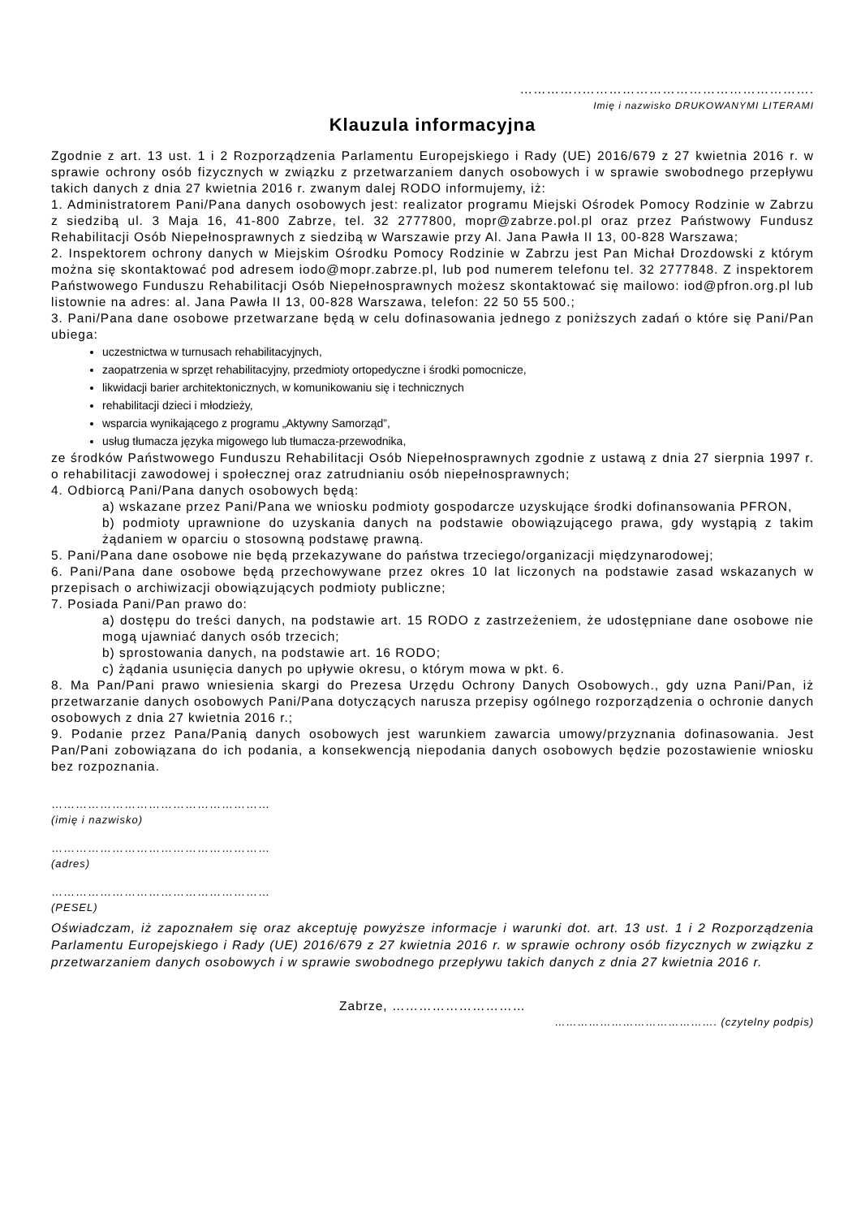…………..…………………………………………….
Imię i nazwisko DRUKOWANYMI LITERAMI
Klauzula informacyjna
Zgodnie z art. 13 ust. 1 i 2 Rozporządzenia Parlamentu Europejskiego i Rady (UE) 2016/679 z 27 kwietnia 2016 r. w sprawie ochrony osób fizycznych w związku z przetwarzaniem danych osobowych i w sprawie swobodnego przepływu takich danych z dnia 27 kwietnia 2016 r. zwanym dalej RODO informujemy, iż:
1. Administratorem Pani/Pana danych osobowych jest: realizator programu Miejski Ośrodek Pomocy Rodzinie w Zabrzu z siedzibą ul. 3 Maja 16, 41-800 Zabrze, tel. 32 2777800, mopr@zabrze.pol.pl oraz przez Państwowy Fundusz Rehabilitacji Osób Niepełnosprawnych z siedzibą w Warszawie przy Al. Jana Pawła II 13, 00-828 Warszawa;
2. Inspektorem ochrony danych w Miejskim Ośrodku Pomocy Rodzinie w Zabrzu jest Pan Michał Drozdowski z którym można się skontaktować pod adresem iodo@mopr.zabrze.pl, lub pod numerem telefonu tel. 32 2777848. Z inspektorem Państwowego Funduszu Rehabilitacji Osób Niepełnosprawnych możesz skontaktować się mailowo: iod@pfron.org.pl lub listownie na adres: al. Jana Pawła II 13, 00-828 Warszawa, telefon: 22 50 55 500.;
3. Pani/Pana dane osobowe przetwarzane będą w celu dofinasowania jednego z poniższych zadań o które się Pani/Pan ubiega:
uczestnictwa w turnusach rehabilitacyjnych,
zaopatrzenia w sprzęt rehabilitacyjny, przedmioty ortopedyczne i środki pomocnicze,
likwidacji barier architektonicznych, w komunikowaniu się i technicznych
rehabilitacji dzieci i młodzieży,
wsparcia wynikającego z programu „Aktywny Samorząd”,
usług tłumacza języka migowego lub tłumacza-przewodnika,
ze środków Państwowego Funduszu Rehabilitacji Osób Niepełnosprawnych zgodnie z ustawą z dnia 27 sierpnia 1997 r. o rehabilitacji zawodowej i społecznej oraz zatrudnianiu osób niepełnosprawnych;
4. Odbiorcą Pani/Pana danych osobowych będą:
a) wskazane przez Pani/Pana we wniosku podmioty gospodarcze uzyskujące środki dofinansowania PFRON,
b) podmioty uprawnione do uzyskania danych na podstawie obowiązującego prawa, gdy wystąpią z takim żądaniem w oparciu o stosowną podstawę prawną.
5. Pani/Pana dane osobowe nie będą przekazywane do państwa trzeciego/organizacji międzynarodowej;
6. Pani/Pana dane osobowe będą przechowywane przez okres 10 lat liczonych na podstawie zasad wskazanych w przepisach o archiwizacji obowiązujących podmioty publiczne;
7. Posiada Pani/Pan prawo do:
a) dostępu do treści danych, na podstawie art. 15 RODO z zastrzeżeniem, że udostępniane dane osobowe nie mogą ujawniać danych osób trzecich;
b) sprostowania danych, na podstawie art. 16 RODO;
c) żądania usunięcia danych po upływie okresu, o którym mowa w pkt. 6.
8. Ma Pan/Pani prawo wniesienia skargi do Prezesa Urzędu Ochrony Danych Osobowych., gdy uzna Pani/Pan, iż przetwarzanie danych osobowych Pani/Pana dotyczących narusza przepisy ogólnego rozporządzenia o ochronie danych osobowych z dnia 27 kwietnia 2016 r.;
9. Podanie przez Pana/Panią danych osobowych jest warunkiem zawarcia umowy/przyznania dofinasowania. Jest Pan/Pani zobowiązana do ich podania, a konsekwencją niepodania danych osobowych będzie pozostawienie wniosku bez rozpoznania.
………………………………………………
(imię i nazwisko)
………………………………………………
(adres)
………………………………………………
(PESEL)
Oświadczam, iż zapoznałem się oraz akceptuję powyższe informacje i warunki dot. art. 13 ust. 1 i 2 Rozporządzenia Parlamentu Europejskiego i Rady (UE) 2016/679 z 27 kwietnia 2016 r. w sprawie ochrony osób fizycznych w związku z przetwarzaniem danych osobowych i w sprawie swobodnego przepływu takich danych z dnia 27 kwietnia 2016 r.
Zabrze, …………………………
……………………………………. (czytelny podpis)